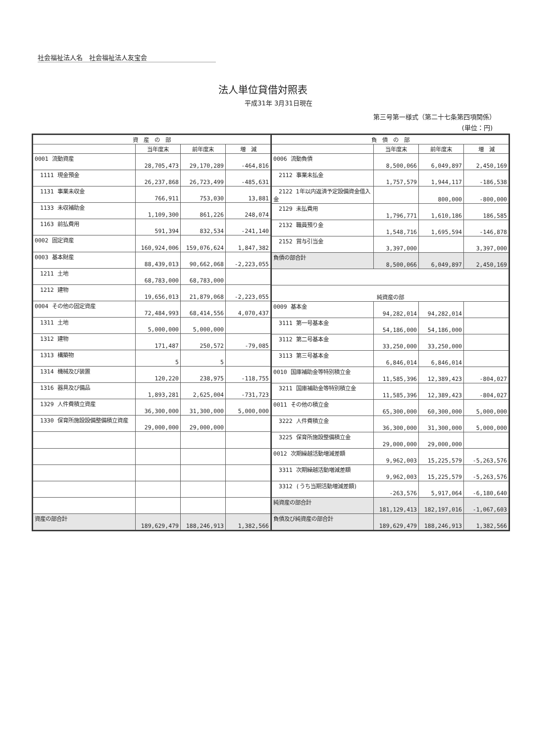社会福祉法人名　社会福祉法人友宝会
法人単位貸借対照表
平成31年 3月31日現在
第三号第一様式（第二十七条第四項関係）
(単位：円)
| 資 産 の 部 | | | |
| --- | --- | --- | --- |
| | 当年度末 | 前年度末 | 増 減 |
| 0001 流動資産 | 28,705,473 | 29,170,289 | -464,816 |
| 1111 現金預金 | 26,237,868 | 26,723,499 | -485,631 |
| 1131 事業未収金 | 766,911 | 753,030 | 13,881 |
| 1133 未収補助金 | 1,109,300 | 861,226 | 248,074 |
| 1163 前払費用 | 591,394 | 832,534 | -241,140 |
| 0002 固定資産 | 160,924,006 | 159,076,624 | 1,847,382 |
| 0003 基本財産 | 88,439,013 | 90,662,068 | -2,223,055 |
| 1211 土地 | 68,783,000 | 68,783,000 | |
| 1212 建物 | 19,656,013 | 21,879,068 | -2,223,055 |
| 0004 その他の固定資産 | 72,484,993 | 68,414,556 | 4,070,437 |
| 1311 土地 | 5,000,000 | 5,000,000 | |
| 1312 建物 | 171,487 | 250,572 | -79,085 |
| 1313 構築物 | 5 | 5 | |
| 1314 機械及び装置 | 120,220 | 238,975 | -118,755 |
| 1316 器具及び備品 | 1,893,281 | 2,625,004 | -731,723 |
| 1329 人件費積立資産 | 36,300,000 | 31,300,000 | 5,000,000 |
| 1330 保育所施設設備整備積立資産 | 29,000,000 | 29,000,000 | |
| 資産の部合計 | 189,629,479 | 188,246,913 | 1,382,566 |
| 負 債 の 部 | | | |
| --- | --- | --- | --- |
| | 当年度末 | 前年度末 | 増 減 |
| 0006 流動負債 | 8,500,066 | 6,049,897 | 2,450,169 |
| 2112 事業未払金 | 1,757,579 | 1,944,117 | -186,538 |
| 2122 1年以内返済予定設備資金借入金 | | 800,000 | -800,000 |
| 2129 未払費用 | 1,796,771 | 1,610,186 | 186,585 |
| 2132 職員預り金 | 1,548,716 | 1,695,594 | -146,878 |
| 2152 賞与引当金 | 3,397,000 | | 3,397,000 |
| 負債の部合計 | 8,500,066 | 6,049,897 | 2,450,169 |
| 純資産の部 | | | |
| 0009 基本金 | 94,282,014 | 94,282,014 | |
| 3111 第一号基本金 | 54,186,000 | 54,186,000 | |
| 3112 第二号基本金 | 33,250,000 | 33,250,000 | |
| 3113 第三号基本金 | 6,846,014 | 6,846,014 | |
| 0010 国庫補助金等特別積立金 | 11,585,396 | 12,389,423 | -804,027 |
| 3211 国庫補助金等特別積立金 | 11,585,396 | 12,389,423 | -804,027 |
| 0011 その他の積立金 | 65,300,000 | 60,300,000 | 5,000,000 |
| 3222 人件費積立金 | 36,300,000 | 31,300,000 | 5,000,000 |
| 3225 保育所施設整備積立金 | 29,000,000 | 29,000,000 | |
| 0012 次期繰越活動増減差額 | 9,962,003 | 15,225,579 | -5,263,576 |
| 3311 次期繰越活動増減差額 | 9,962,003 | 15,225,579 | -5,263,576 |
| 3312 (うち当期活動増減差額) | -263,576 | 5,917,064 | -6,180,640 |
| 純資産の部合計 | 181,129,413 | 182,197,016 | -1,067,603 |
| 負債及び純資産の部合計 | 189,629,479 | 188,246,913 | 1,382,566 |